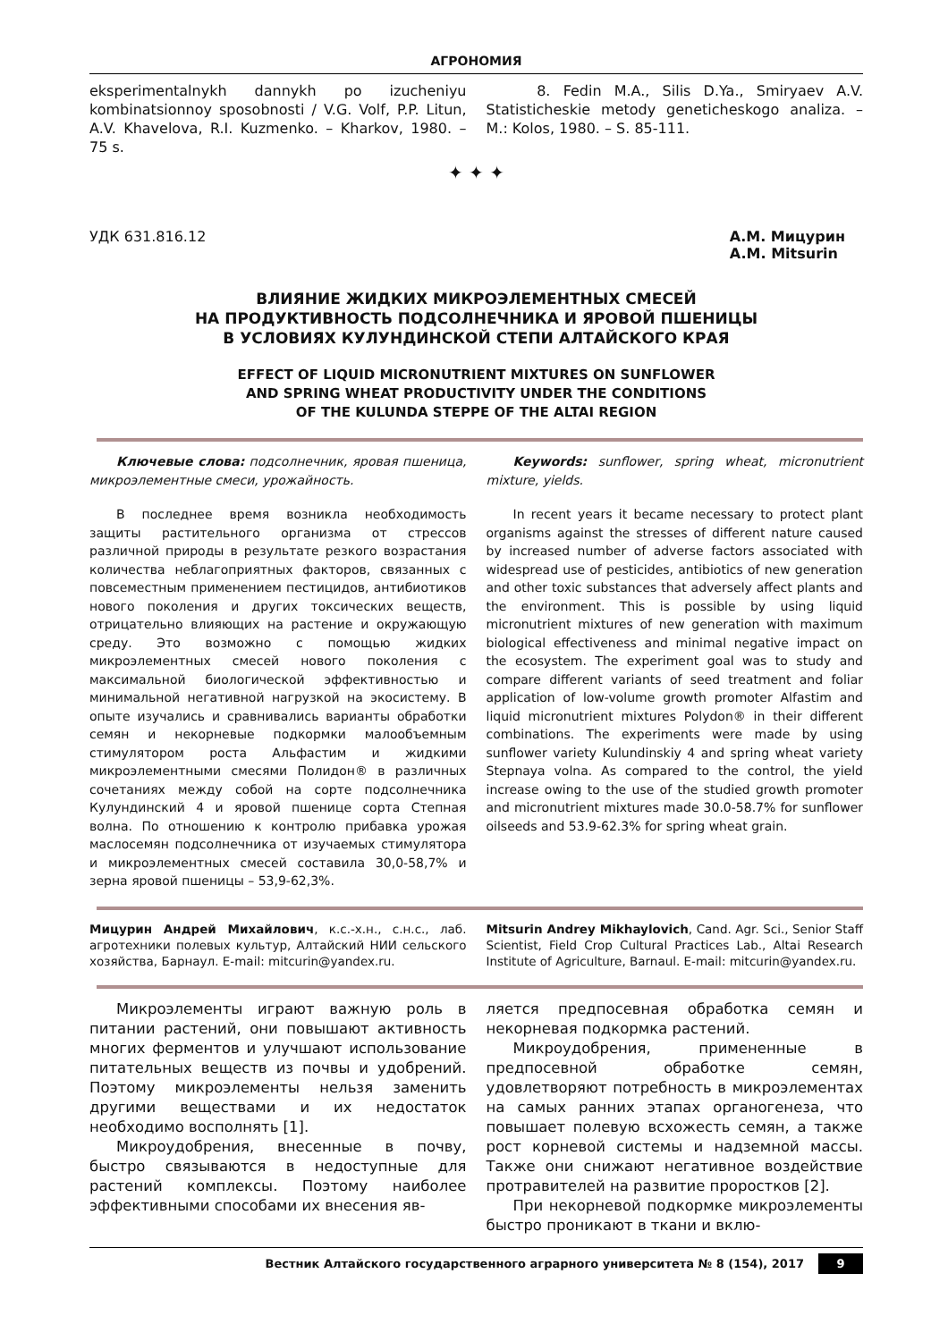АГРОНОМИЯ
eksperimentalnykh dannykh po izucheniyu kombinatsionnoy sposobnosti / V.G. Volf, P.P. Litun, A.V. Khavelova, R.I. Kuzmenko. – Kharkov, 1980. – 75 s.
8. Fedin M.A., Silis D.Ya., Smiryaev A.V. Statisticheskie metody geneticheskogo analiza. – M.: Kolos, 1980. – S. 85-111.
✦ ✦ ✦
УДК 631.816.12 А.М. Мицурин
A.M. Mitsurin
ВЛИЯНИЕ ЖИДКИХ МИКРОЭЛЕМЕНТНЫХ СМЕСЕЙ
НА ПРОДУКТИВНОСТЬ ПОДСОЛНЕЧНИКА И ЯРОВОЙ ПШЕНИЦЫ
В УСЛОВИЯХ КУЛУНДИНСКОЙ СТЕПИ АЛТАЙСКОГО КРАЯ
EFFECT OF LIQUID MICRONUTRIENT MIXTURES ON SUNFLOWER
AND SPRING WHEAT PRODUCTIVITY UNDER THE CONDITIONS
OF THE KULUNDA STEPPE OF THE ALTAI REGION
Ключевые слова: подсолнечник, яровая пшеница, микроэлементные смеси, урожайность.
В последнее время возникла необходимость защиты растительного организма от стрессов различной природы в результате резкого возрастания количества неблагоприятных факторов, связанных с повсеместным применением пестицидов, антибиотиков нового поколения и других токсических веществ, отрицательно влияющих на растение и окружающую среду. Это возможно с помощью жидких микроэлементных смесей нового поколения с максимальной биологической эффективностью и минимальной негативной нагрузкой на экосистему. В опыте изучались и сравнивались варианты обработки семян и некорневые подкормки малообъемным стимулятором роста Альфастим и жидкими микроэлементными смесями Полидон® в различных сочетаниях между собой на сорте подсолнечника Кулундинский 4 и яровой пшенице сорта Степная волна. По отношению к контролю прибавка урожая маслосемян подсолнечника от изучаемых стимулятора и микроэлементных смесей составила 30,0-58,7% и зерна яровой пшеницы – 53,9-62,3%.
Keywords: sunflower, spring wheat, micronutrient mixture, yields.
In recent years it became necessary to protect plant organisms against the stresses of different nature caused by increased number of adverse factors associated with widespread use of pesticides, antibiotics of new generation and other toxic substances that adversely affect plants and the environment. This is possible by using liquid micronutrient mixtures of new generation with maximum biological effectiveness and minimal negative impact on the ecosystem. The experiment goal was to study and compare different variants of seed treatment and foliar application of low-volume growth promoter Alfastim and liquid micronutrient mixtures Polydon® in their different combinations. The experiments were made by using sunflower variety Kulundinskiy 4 and spring wheat variety Stepnaya volna. As compared to the control, the yield increase owing to the use of the studied growth promoter and micronutrient mixtures made 30.0-58.7% for sunflower oilseeds and 53.9-62.3% for spring wheat grain.
Мицурин Андрей Михайлович, к.с.-х.н., с.н.с., лаб. агротехники полевых культур, Алтайский НИИ сельского хозяйства, Барнаул. E-mail: mitcurin@yandex.ru.
Mitsurin Andrey Mikhaylovich, Cand. Agr. Sci., Senior Staff Scientist, Field Crop Cultural Practices Lab., Altai Research Institute of Agriculture, Barnaul. E-mail: mitcurin@yandex.ru.
Микроэлементы играют важную роль в питании растений, они повышают активность многих ферментов и улучшают использование питательных веществ из почвы и удобрений. Поэтому микроэлементы нельзя заменить другими веществами и их недостаток необходимо восполнять [1].
Микроудобрения, внесенные в почву, быстро связываются в недоступные для растений комплексы. Поэтому наиболее эффективными способами их внесения яв-
ляется предпосевная обработка семян и некорневая подкормка растений.
Микроудобрения, примененные в предпосевной обработке семян, удовлетворяют потребность в микроэлементах на самых ранних этапах органогенеза, что повышает полевую всхожесть семян, а также рост корневой системы и надземной массы. Также они снижают негативное воздействие протравителей на развитие проростков [2].
При некорневой подкормке микроэлементы быстро проникают в ткани и вклю-
Вестник Алтайского государственного аграрного университета № 8 (154), 2017 9